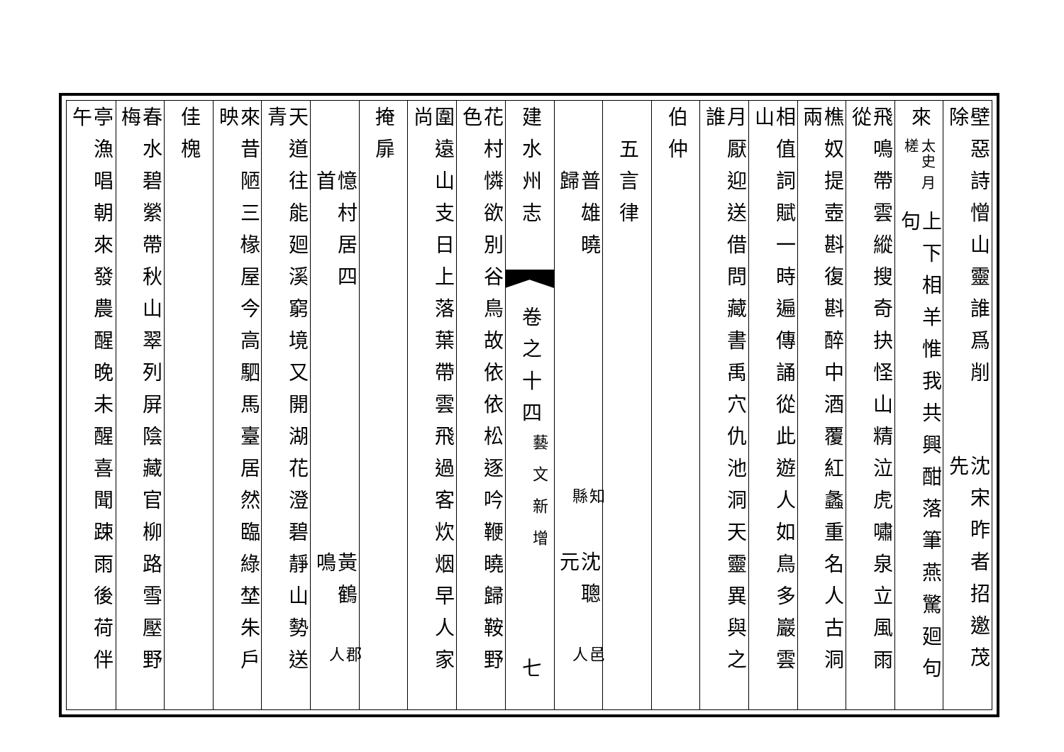壁惡詩憎山靈誰爲削除
沈宋昨者招邀茂先
來太史 月槎
上下相羊惟我共興酣落筆燕驚廻句句
飛鳴帶雲縱搜奇抉怪山精泣虎嘯泉立風雨從
樵奴提壺斟復斟醉中酒覆紅蠡重名人古洞兩
相值詞賦一時遍傳誦從此遊人如鳥多巖雲山
月厭迎送借問藏書禹穴仇池洞天靈異與之誰
伯仲
五言律
普雄曉歸
知縣
沈聰元
邑人
建水州志
卷之十四
藝文新增
七
花村憐欲別谷鳥故依依松逐吟鞭曉歸鞍野色
圍遠山支日上落葉帶雲飛過客炊烟早人家尚
掩扉
憶村居四首
黃鶴鳴
郡人
天道往能廻溪窮境又開湖花澄碧靜山勢送青
來昔陋三椽屋今高駟馬臺居然臨綠埜朱戶映
佳槐
春水碧縈帶秋山翠列屏陰藏官柳路雪壓野梅
亭漁唱朝來發農醒晚未醒喜聞踈雨後荷伴午